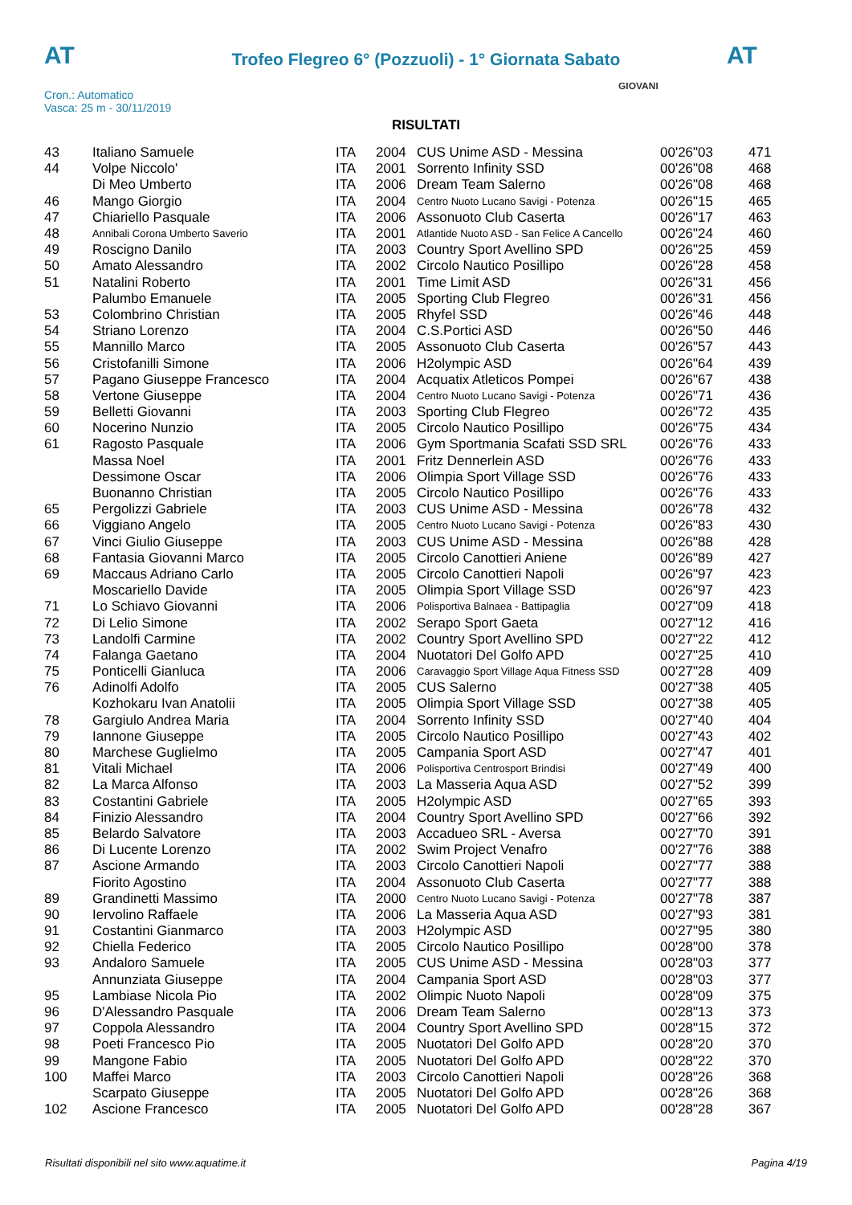AT
Trofeo Flegreo 6° (Pozzuoli) - 1° Giornata Sabato
AT
Cron.: Automatico
Vasca: 25 m - 30/11/2019
GIOVANI
RISULTATI
| 43 | Italiano Samuele | ITA | 2004 | CUS Unime ASD - Messina | 00'26"03 | 471 |
| 44 | Volpe Niccolo' | ITA | 2001 | Sorrento Infinity SSD | 00'26"08 | 468 |
| | Di Meo Umberto | ITA | 2006 | Dream Team Salerno | 00'26"08 | 468 |
| 46 | Mango Giorgio | ITA | 2004 | Centro Nuoto Lucano Savigi - Potenza | 00'26"15 | 465 |
| 47 | Chiariello Pasquale | ITA | 2006 | Assonuoto Club Caserta | 00'26"17 | 463 |
| 48 | Annibali Corona Umberto Saverio | ITA | 2001 | Atlantide Nuoto ASD - San Felice A Cancello | 00'26"24 | 460 |
| 49 | Roscigno Danilo | ITA | 2003 | Country Sport Avellino SPD | 00'26"25 | 459 |
| 50 | Amato Alessandro | ITA | 2002 | Circolo Nautico Posillipo | 00'26"28 | 458 |
| 51 | Natalini Roberto | ITA | 2001 | Time Limit ASD | 00'26"31 | 456 |
| | Palumbo Emanuele | ITA | 2005 | Sporting Club Flegreo | 00'26"31 | 456 |
| 53 | Colombrino Christian | ITA | 2005 | Rhyfel SSD | 00'26"46 | 448 |
| 54 | Striano Lorenzo | ITA | 2004 | C.S.Portici ASD | 00'26"50 | 446 |
| 55 | Mannillo Marco | ITA | 2005 | Assonuoto Club Caserta | 00'26"57 | 443 |
| 56 | Cristofanilli Simone | ITA | 2006 | H2olympic ASD | 00'26"64 | 439 |
| 57 | Pagano Giuseppe Francesco | ITA | 2004 | Acquatix Atleticos Pompei | 00'26"67 | 438 |
| 58 | Vertone Giuseppe | ITA | 2004 | Centro Nuoto Lucano Savigi - Potenza | 00'26"71 | 436 |
| 59 | Belletti Giovanni | ITA | 2003 | Sporting Club Flegreo | 00'26"72 | 435 |
| 60 | Nocerino Nunzio | ITA | 2005 | Circolo Nautico Posillipo | 00'26"75 | 434 |
| 61 | Ragosto Pasquale | ITA | 2006 | Gym Sportmania Scafati SSD SRL | 00'26"76 | 433 |
| | Massa Noel | ITA | 2001 | Fritz Dennerlein ASD | 00'26"76 | 433 |
| | Dessimone Oscar | ITA | 2006 | Olimpia Sport Village SSD | 00'26"76 | 433 |
| | Buonanno Christian | ITA | 2005 | Circolo Nautico Posillipo | 00'26"76 | 433 |
| 65 | Pergolizzi Gabriele | ITA | 2003 | CUS Unime ASD - Messina | 00'26"78 | 432 |
| 66 | Viggiano Angelo | ITA | 2005 | Centro Nuoto Lucano Savigi - Potenza | 00'26"83 | 430 |
| 67 | Vinci Giulio Giuseppe | ITA | 2003 | CUS Unime ASD - Messina | 00'26"88 | 428 |
| 68 | Fantasia Giovanni Marco | ITA | 2005 | Circolo Canottieri Aniene | 00'26"89 | 427 |
| 69 | Maccaus Adriano Carlo | ITA | 2005 | Circolo Canottieri Napoli | 00'26"97 | 423 |
| | Moscariello Davide | ITA | 2005 | Olimpia Sport Village SSD | 00'26"97 | 423 |
| 71 | Lo Schiavo Giovanni | ITA | 2006 | Polisportiva Balnaea - Battipaglia | 00'27"09 | 418 |
| 72 | Di Lelio Simone | ITA | 2002 | Serapo Sport Gaeta | 00'27"12 | 416 |
| 73 | Landolfi Carmine | ITA | 2002 | Country Sport Avellino SPD | 00'27"22 | 412 |
| 74 | Falanga Gaetano | ITA | 2004 | Nuotatori Del Golfo APD | 00'27"25 | 410 |
| 75 | Ponticelli Gianluca | ITA | 2006 | Caravaggio Sport Village Aqua Fitness SSD | 00'27"28 | 409 |
| 76 | Adinolfi Adolfo | ITA | 2005 | CUS Salerno | 00'27"38 | 405 |
| | Kozhokaru Ivan Anatolii | ITA | 2005 | Olimpia Sport Village SSD | 00'27"38 | 405 |
| 78 | Gargiulo Andrea Maria | ITA | 2004 | Sorrento Infinity SSD | 00'27"40 | 404 |
| 79 | Iannone Giuseppe | ITA | 2005 | Circolo Nautico Posillipo | 00'27"43 | 402 |
| 80 | Marchese Guglielmo | ITA | 2005 | Campania Sport ASD | 00'27"47 | 401 |
| 81 | Vitali Michael | ITA | 2006 | Polisportiva Centrosport Brindisi | 00'27"49 | 400 |
| 82 | La Marca Alfonso | ITA | 2003 | La Masseria Aqua ASD | 00'27"52 | 399 |
| 83 | Costantini Gabriele | ITA | 2005 | H2olympic ASD | 00'27"65 | 393 |
| 84 | Finizio Alessandro | ITA | 2004 | Country Sport Avellino SPD | 00'27"66 | 392 |
| 85 | Belardo Salvatore | ITA | 2003 | Accadueo SRL - Aversa | 00'27"70 | 391 |
| 86 | Di Lucente Lorenzo | ITA | 2002 | Swim Project Venafro | 00'27"76 | 388 |
| 87 | Ascione Armando | ITA | 2003 | Circolo Canottieri Napoli | 00'27"77 | 388 |
| | Fiorito Agostino | ITA | 2004 | Assonuoto Club Caserta | 00'27"77 | 388 |
| 89 | Grandinetti Massimo | ITA | 2000 | Centro Nuoto Lucano Savigi - Potenza | 00'27"78 | 387 |
| 90 | Iervolino Raffaele | ITA | 2006 | La Masseria Aqua ASD | 00'27"93 | 381 |
| 91 | Costantini Gianmarco | ITA | 2003 | H2olympic ASD | 00'27"95 | 380 |
| 92 | Chiella Federico | ITA | 2005 | Circolo Nautico Posillipo | 00'28"00 | 378 |
| 93 | Andaloro Samuele | ITA | 2005 | CUS Unime ASD - Messina | 00'28"03 | 377 |
| | Annunziata Giuseppe | ITA | 2004 | Campania Sport ASD | 00'28"03 | 377 |
| 95 | Lambiase Nicola Pio | ITA | 2002 | Olimpic Nuoto Napoli | 00'28"09 | 375 |
| 96 | D'Alessandro Pasquale | ITA | 2006 | Dream Team Salerno | 00'28"13 | 373 |
| 97 | Coppola Alessandro | ITA | 2004 | Country Sport Avellino SPD | 00'28"15 | 372 |
| 98 | Poeti Francesco Pio | ITA | 2005 | Nuotatori Del Golfo APD | 00'28"20 | 370 |
| 99 | Mangone Fabio | ITA | 2005 | Nuotatori Del Golfo APD | 00'28"22 | 370 |
| 100 | Maffei Marco | ITA | 2003 | Circolo Canottieri Napoli | 00'28"26 | 368 |
| | Scarpato Giuseppe | ITA | 2005 | Nuotatori Del Golfo APD | 00'28"26 | 368 |
| 102 | Ascione Francesco | ITA | 2005 | Nuotatori Del Golfo APD | 00'28"28 | 367 |
Risultati disponibili nel sito www.aquatime.it Pagina 4/19